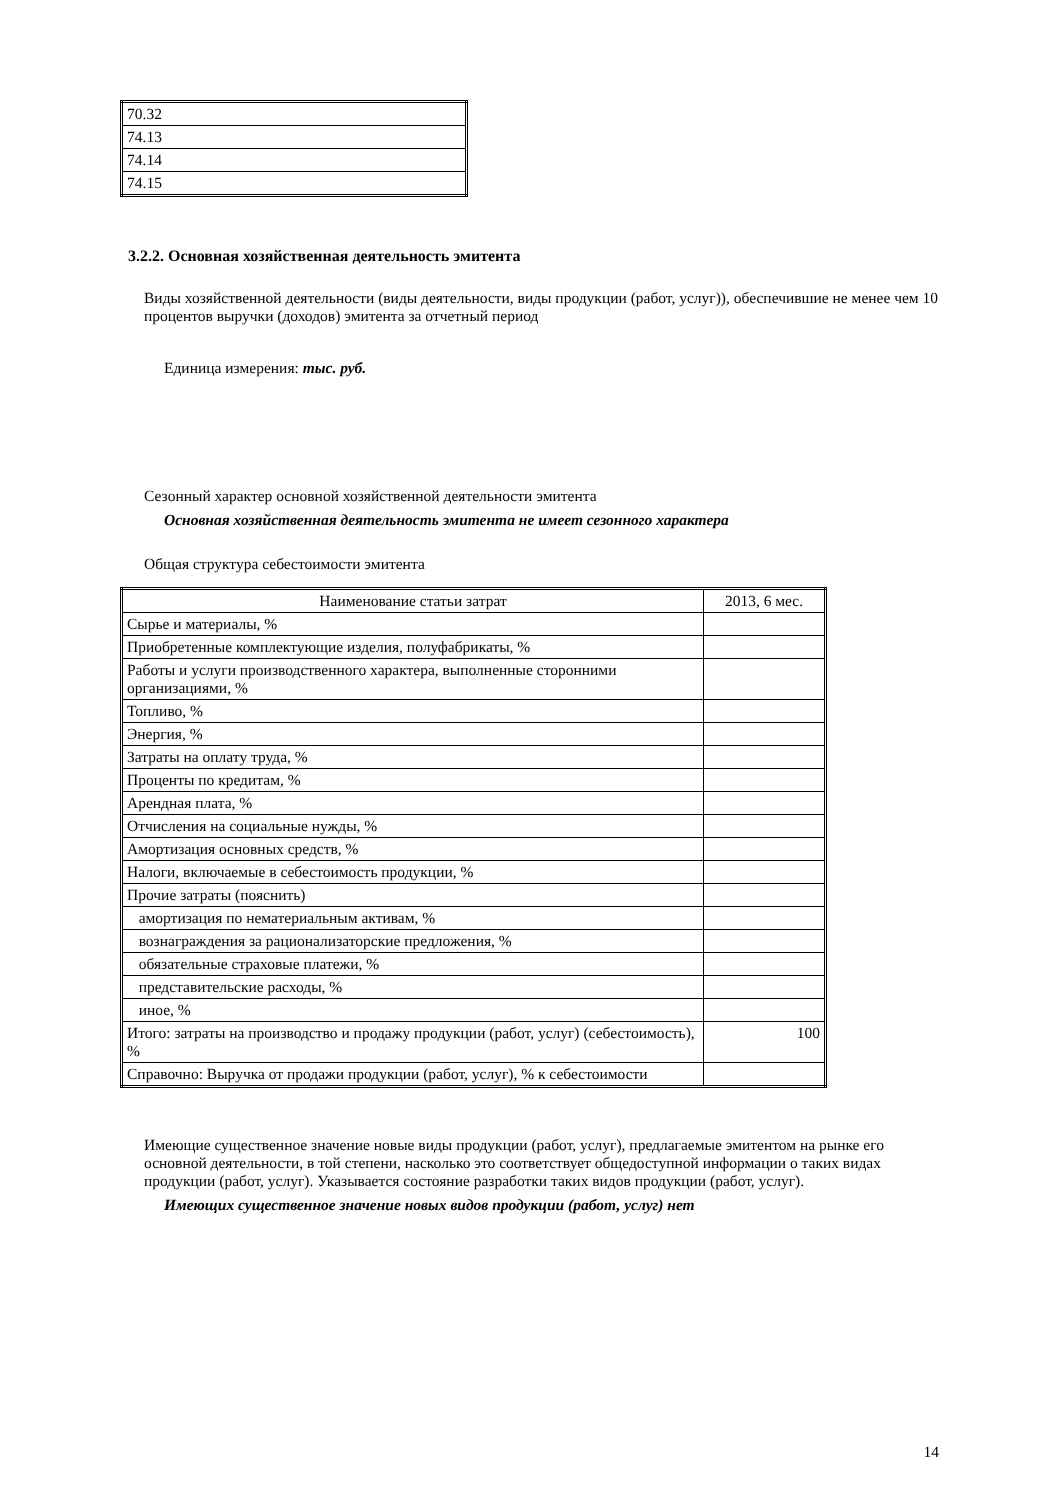| 70.32 |
| 74.13 |
| 74.14 |
| 74.15 |
3.2.2. Основная хозяйственная деятельность эмитента
Виды хозяйственной деятельности (виды деятельности, виды продукции (работ, услуг)), обеспечившие не менее чем 10 процентов выручки (доходов) эмитента за отчетный период
Единица измерения: тыс. руб.
Сезонный характер основной хозяйственной деятельности эмитента
Основная хозяйственная деятельность эмитента не имеет сезонного характера
Общая структура себестоимости эмитента
| Наименование статьи затрат | 2013, 6 мес. |
| --- | --- |
| Сырье и материалы, % | |
| Приобретенные комплектующие изделия, полуфабрикаты, % | |
| Работы и услуги производственного характера, выполненные сторонними организациями, % | |
| Топливо, % | |
| Энергия, % | |
| Затраты на оплату труда, % | |
| Проценты по кредитам, % | |
| Арендная плата, % | |
| Отчисления на социальные нужды, % | |
| Амортизация основных средств, % | |
| Налоги, включаемые в себестоимость продукции, % | |
| Прочие затраты (пояснить) | |
| амортизация по нематериальным активам, % | |
| вознаграждения за рационализаторские предложения, % | |
| обязательные страховые платежи, % | |
| представительские расходы, % | |
| иное, % | |
| Итого: затраты на производство и продажу продукции (работ, услуг) (себестоимость), % | 100 |
| Справочно: Выручка от продажи продукции (работ, услуг), % к себестоимости | |
Имеющие существенное значение новые виды продукции (работ, услуг), предлагаемые эмитентом на рынке его основной деятельности, в той степени, насколько это соответствует общедоступной информации о таких видах продукции (работ, услуг). Указывается состояние разработки таких видов продукции (работ, услуг).
Имеющих существенное значение новых видов продукции (работ, услуг) нет
14